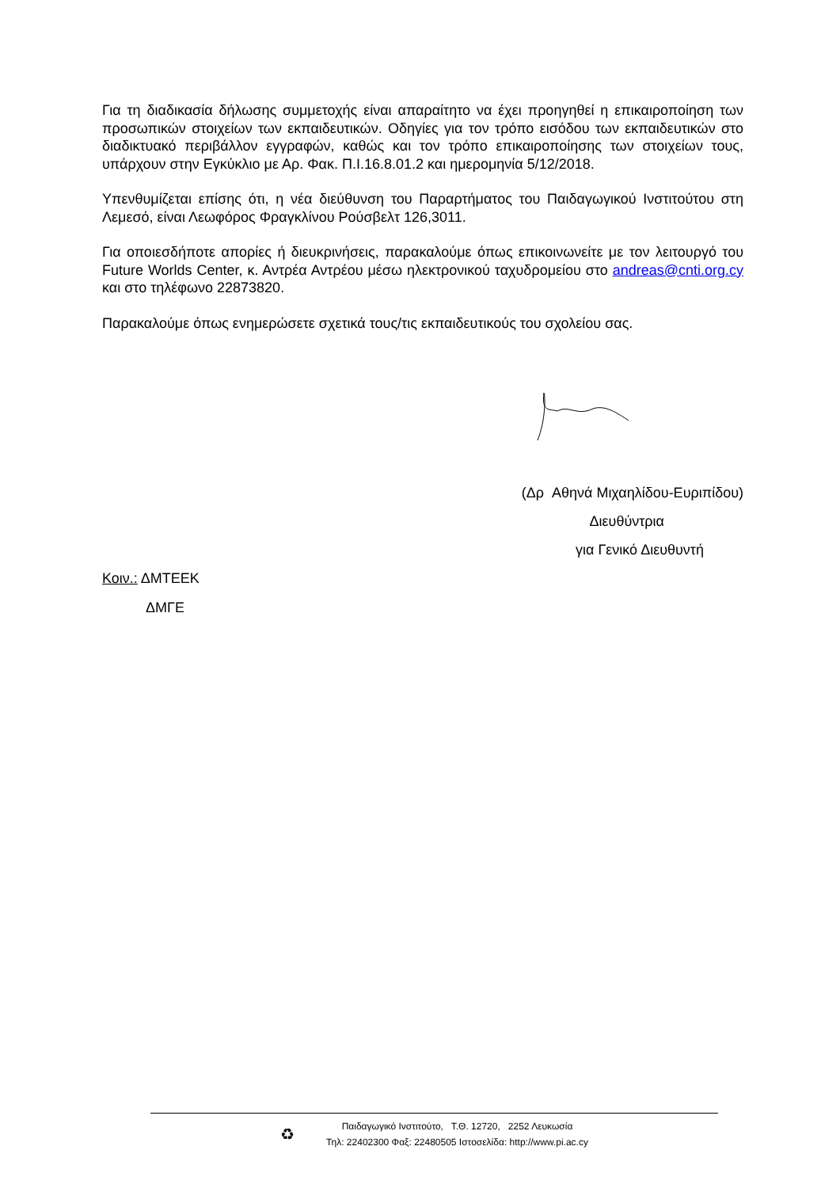Για τη διαδικασία δήλωσης συμμετοχής είναι απαραίτητο να έχει προηγηθεί η επικαιροποίηση των προσωπικών στοιχείων των εκπαιδευτικών. Οδηγίες για τον τρόπο εισόδου των εκπαιδευτικών στο διαδικτυακό περιβάλλον εγγραφών, καθώς και τον τρόπο επικαιροποίησης των στοιχείων τους, υπάρχουν στην Εγκύκλιο με Αρ. Φακ. Π.Ι.16.8.01.2 και ημερομηνία 5/12/2018.
Υπενθυμίζεται επίσης ότι, η νέα διεύθυνση του Παραρτήματος του Παιδαγωγικού Ινστιτούτου στη Λεμεσό, είναι Λεωφόρος Φραγκλίνου Ρούσβελτ 126,3011.
Για οποιεσδήποτε απορίες ή διευκρινήσεις, παρακαλούμε όπως επικοινωνείτε με τον λειτουργό του Future Worlds Center, κ. Αντρέα Αντρέου μέσω ηλεκτρονικού ταχυδρομείου στο andreas@cnti.org.cy και στο τηλέφωνο 22873820.
Παρακαλούμε όπως ενημερώσετε σχετικά τους/τις εκπαιδευτικούς του σχολείου σας.
(Δρ Αθηνά Μιχαηλίδου-Ευριπίδου)
Διευθύντρια
για Γενικό Διευθυντή
Κοιν.: ΔΜΤΕΕΚ
ΔΜΓΕ
♻
Παιδαγωγικό Ινστιτούτο, Τ.Θ. 12720, 2252 Λευκωσία
Τηλ: 22402300 Φαξ: 22480505 Ιστοσελίδα: http://www.pi.ac.cy